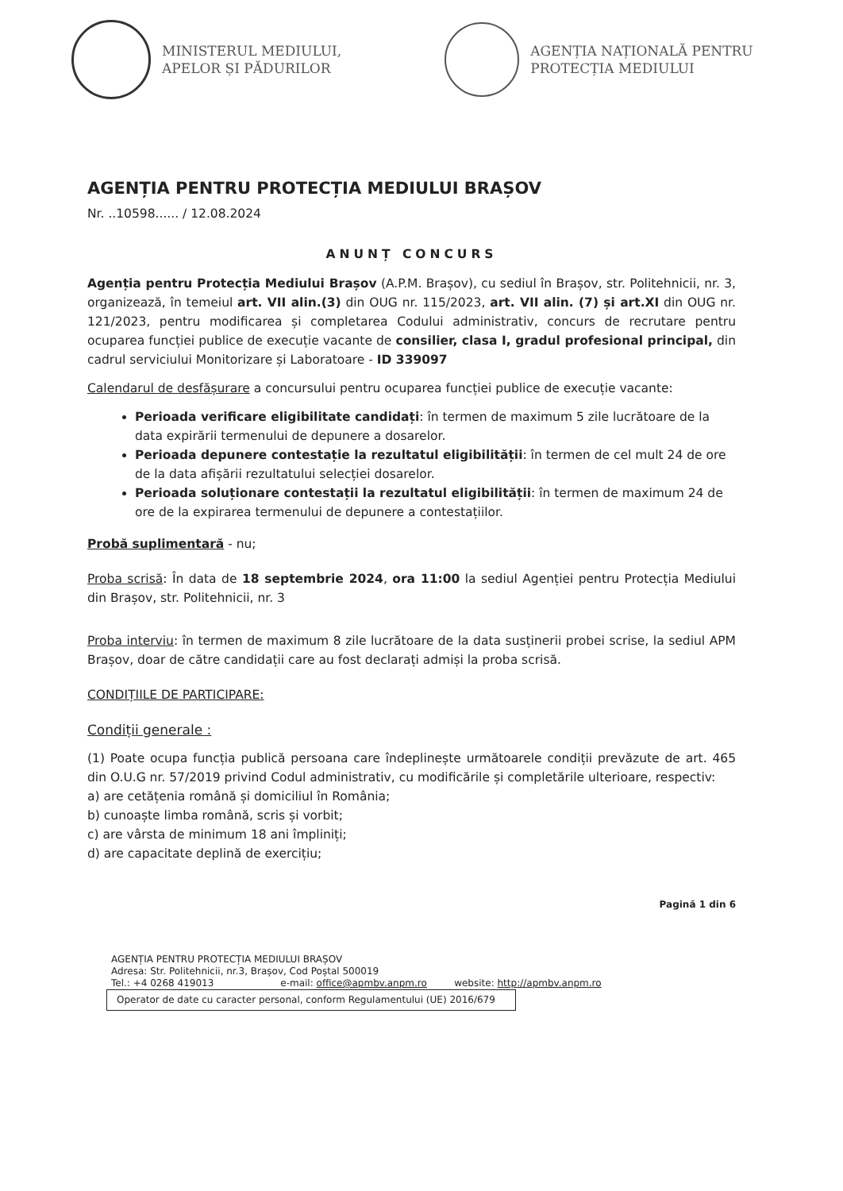MINISTERUL MEDIULUI,
APELOR ȘI PĂDURILOR
AGENȚIA NAȚIONALĂ PENTRU
PROTECȚIA MEDIULUI
AGENȚIA PENTRU PROTECȚIA MEDIULUI BRAȘOV
Nr. ..10598...... / 12.08.2024
ANUNȚ CONCURS
Agenția pentru Protecția Mediului Brașov (A.P.M. Brașov), cu sediul în Brașov, str. Politehnicii, nr. 3, organizează, în temeiul art. VII alin.(3) din OUG nr. 115/2023, art. VII alin. (7) și art.XI din OUG nr. 121/2023, pentru modificarea și completarea Codului administrativ, concurs de recrutare pentru ocuparea funcției publice de execuție vacante de consilier, clasa I, gradul profesional principal, din cadrul serviciului Monitorizare și Laboratoare - ID 339097
Calendarul de desfășurare a concursului pentru ocuparea funcției publice de execuție vacante:
Perioada verificare eligibilitate candidați: în termen de maximum 5 zile lucrătoare de la data expirării termenului de depunere a dosarelor.
Perioada depunere contestație la rezultatul eligibilității: în termen de cel mult 24 de ore de la data afișării rezultatului selecției dosarelor.
Perioada soluționare contestații la rezultatul eligibilității: în termen de maximum 24 de ore de la expirarea termenului de depunere a contestațiilor.
Probă suplimentară - nu;
Proba scrisă: În data de 18 septembrie 2024, ora 11:00 la sediul Agenției pentru Protecția Mediului din Brașov, str. Politehnicii, nr. 3
Proba interviu: în termen de maximum 8 zile lucrătoare de la data susținerii probei scrise, la sediul APM Brașov, doar de către candidații care au fost declarați admiși la proba scrisă.
CONDIȚIILE DE PARTICIPARE:
Condiții generale :
(1) Poate ocupa funcția publică persoana care îndeplinește următoarele condiții prevăzute de art. 465 din O.U.G nr. 57/2019 privind Codul administrativ, cu modificările și completările ulterioare, respectiv:
a) are cetățenia română și domiciliul în România;
b) cunoaște limba română, scris și vorbit;
c) are vârsta de minimum 18 ani împliniți;
d) are capacitate deplină de exercițiu;
Pagină 1 din 6
AGENȚIA PENTRU PROTECȚIA MEDIULUI BRAȘOV
Adresa: Str. Politehnicii, nr.3, Brașov, Cod Poștal 500019
Tel.: +4 0268 419013 e-mail: office@apmbv.anpm.ro website: http://apmbv.anpm.ro
Operator de date cu caracter personal, conform Regulamentului (UE) 2016/679